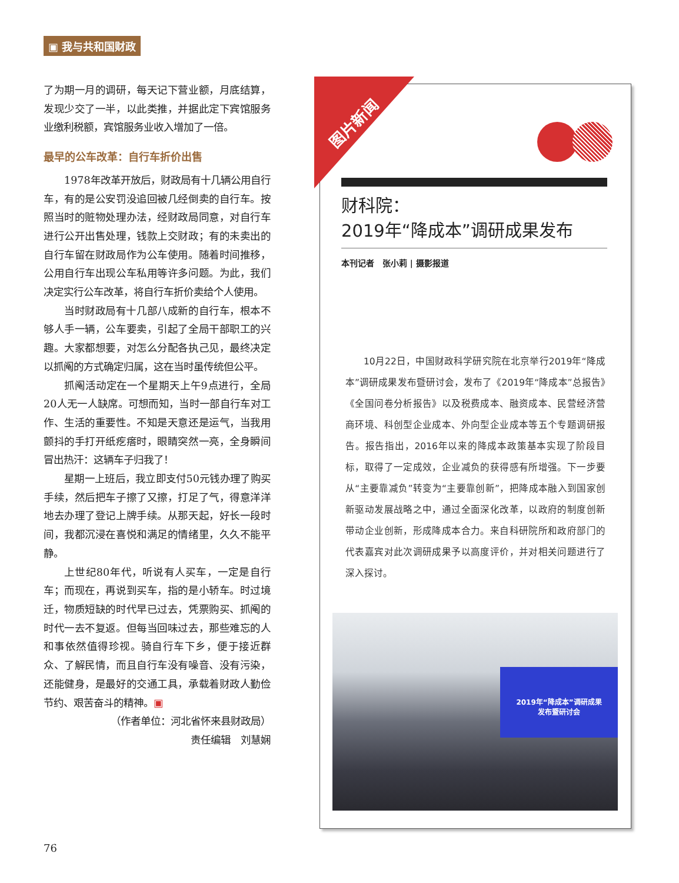▣ 我与共和国财政
了为期一月的调研，每天记下营业额，月底结算，发现少交了一半，以此类推，并据此定下宾馆服务业缴利税额，宾馆服务业收入增加了一倍。
最早的公车改革：自行车折价出售
1978年改革开放后，财政局有十几辆公用自行车，有的是公安罚没追回被几经倒卖的自行车。按照当时的赃物处理办法，经财政局同意，对自行车进行公开出售处理，钱款上交财政；有的未卖出的自行车留在财政局作为公车使用。随着时间推移，公用自行车出现公车私用等许多问题。为此，我们决定实行公车改革，将自行车折价卖给个人使用。
当时财政局有十几部八成新的自行车，根本不够人手一辆，公车要卖，引起了全局干部职工的兴趣。大家都想要，对怎么分配各执己见，最终决定以抓阄的方式确定归属，这在当时虽传统但公平。
抓阄活动定在一个星期天上午9点进行，全局20人无一人缺席。可想而知，当时一部自行车对工作、生活的重要性。不知是天意还是运气，当我用颤抖的手打开纸疙瘩时，眼睛突然一亮，全身瞬间冒出热汗：这辆车子归我了！
星期一上班后，我立即支付50元钱办理了购买手续，然后把车子擦了又擦，打足了气，得意洋洋地去办理了登记上牌手续。从那天起，好长一段时间，我都沉浸在喜悦和满足的情绪里，久久不能平静。
上世纪80年代，听说有人买车，一定是自行车；而现在，再说到买车，指的是小轿车。时过境迁，物质短缺的时代早已过去，凭票购买、抓阄的时代一去不复返。但每当回味过去，那些难忘的人和事依然值得珍视。骑自行车下乡，便于接近群众、了解民情，而且自行车没有噪音、没有污染，还能健身，是最好的交通工具，承载着财政人勤俭节约、艰苦奋斗的精神。▣
（作者单位：河北省怀来县财政局）
责任编辑　刘慧娴
76
图片新闻
财科院：
2019年“降成本”调研成果发布
本刊记者　张小莉 | 摄影报道
10月22日，中国财政科学研究院在北京举行2019年“降成本”调研成果发布暨研讨会，发布了《2019年“降成本”总报告》《全国问卷分析报告》以及税费成本、融资成本、民营经济营商环境、科创型企业成本、外向型企业成本等五个专题调研报告。报告指出，2016年以来的降成本政策基本实现了阶段目标，取得了一定成效，企业减负的获得感有所增强。下一步要从“主要靠减负”转变为“主要靠创新”，把降成本融入到国家创新驱动发展战略之中，通过全面深化改革，以政府的制度创新带动企业创新，形成降成本合力。来自科研院所和政府部门的代表嘉宾对此次调研成果予以高度评价，并对相关问题进行了深入探讨。
2019年“降成本”调研成果
发布暨研讨会